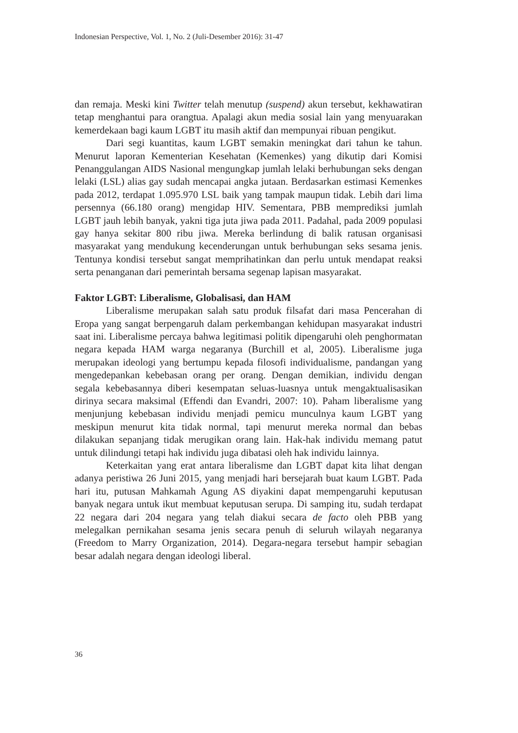Indonesian Perspective, Vol. 1, No. 2 (Juli-Desember 2016): 31-47
dan remaja. Meski kini Twitter telah menutup (suspend) akun tersebut, kekhawatiran tetap menghantui para orangtua. Apalagi akun media sosial lain yang menyuarakan kemerdekaan bagi kaum LGBT itu masih aktif dan mempunyai ribuan pengikut.
Dari segi kuantitas, kaum LGBT semakin meningkat dari tahun ke tahun. Menurut laporan Kementerian Kesehatan (Kemenkes) yang dikutip dari Komisi Penanggulangan AIDS Nasional mengungkap jumlah lelaki berhubungan seks dengan lelaki (LSL) alias gay sudah mencapai angka jutaan. Berdasarkan estimasi Kemenkes pada 2012, terdapat 1.095.970 LSL baik yang tampak maupun tidak. Lebih dari lima persennya (66.180 orang) mengidap HIV. Sementara, PBB memprediksi jumlah LGBT jauh lebih banyak, yakni tiga juta jiwa pada 2011. Padahal, pada 2009 populasi gay hanya sekitar 800 ribu jiwa. Mereka berlindung di balik ratusan organisasi masyarakat yang mendukung kecenderungan untuk berhubungan seks sesama jenis. Tentunya kondisi tersebut sangat memprihatinkan dan perlu untuk mendapat reaksi serta penanganan dari pemerintah bersama segenap lapisan masyarakat.
Faktor LGBT: Liberalisme, Globalisasi, dan HAM
Liberalisme merupakan salah satu produk filsafat dari masa Pencerahan di Eropa yang sangat berpengaruh dalam perkembangan kehidupan masyarakat industri saat ini. Liberalisme percaya bahwa legitimasi politik dipengaruhi oleh penghormatan negara kepada HAM warga negaranya (Burchill et al, 2005). Liberalisme juga merupakan ideologi yang bertumpu kepada filosofi individualisme, pandangan yang mengedepankan kebebasan orang per orang. Dengan demikian, individu dengan segala kebebasannya diberi kesempatan seluas-luasnya untuk mengaktualisasikan dirinya secara maksimal (Effendi dan Evandri, 2007: 10). Paham liberalisme yang menjunjung kebebasan individu menjadi pemicu munculnya kaum LGBT yang meskipun menurut kita tidak normal, tapi menurut mereka normal dan bebas dilakukan sepanjang tidak merugikan orang lain. Hak-hak individu memang patut untuk dilindungi tetapi hak individu juga dibatasi oleh hak individu lainnya.
Keterkaitan yang erat antara liberalisme dan LGBT dapat kita lihat dengan adanya peristiwa 26 Juni 2015, yang menjadi hari bersejarah buat kaum LGBT. Pada hari itu, putusan Mahkamah Agung AS diyakini dapat mempengaruhi keputusan banyak negara untuk ikut membuat keputusan serupa. Di samping itu, sudah terdapat 22 negara dari 204 negara yang telah diakui secara de facto oleh PBB yang melegalkan pernikahan sesama jenis secara penuh di seluruh wilayah negaranya (Freedom to Marry Organization, 2014). Degara-negara tersebut hampir sebagian besar adalah negara dengan ideologi liberal.
36